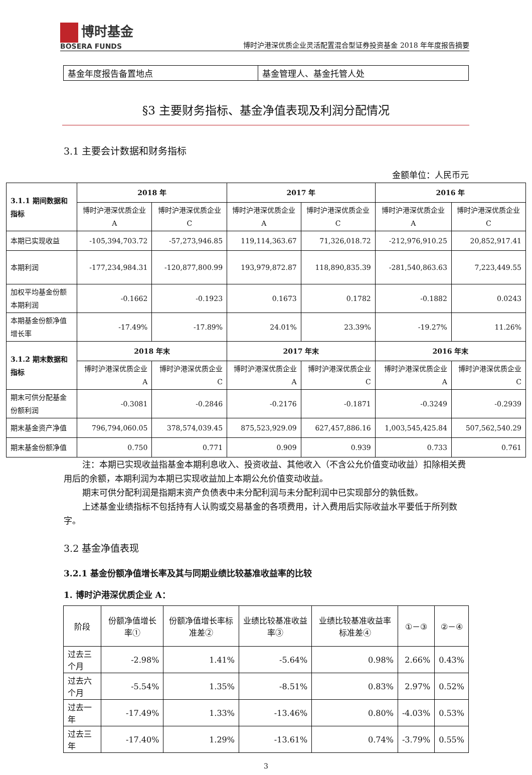博时基金
BOSERA FUNDS
博时沪港深优质企业灵活配置混合型证券投资基金 2018 年年度报告摘要
| 基金年度报告备置地点 | 基金管理人、基金托管人处 |
§3 主要财务指标、基金净值表现及利润分配情况
3.1 主要会计数据和财务指标
金额单位：人民币元
| 3.1.1 期间数据和指标 | 2018 年 | | 2017 年 | | 2016 年 | |
| | 博时沪港深优质企业 A | 博时沪港深优质企业 C | 博时沪港深优质企业 A | 博时沪港深优质企业 C | 博时沪港深优质企业 A | 博时沪港深优质企业 C |
| 本期已实现收益 | -105,394,703.72 | -57,273,946.85 | 119,114,363.67 | 71,326,018.72 | -212,976,910.25 | 20,852,917.41 |
| 本期利润 | -177,234,984.31 | -120,877,800.99 | 193,979,872.87 | 118,890,835.39 | -281,540,863.63 | 7,223,449.55 |
| 加权平均基金份额本期利润 | -0.1662 | -0.1923 | 0.1673 | 0.1782 | -0.1882 | 0.0243 |
| 本期基金份额净值增长率 | -17.49% | -17.89% | 24.01% | 23.39% | -19.27% | 11.26% |
| 3.1.2 期末数据和指标 | 2018 年末 | | 2017 年末 | | 2016 年末 | |
| | 博时沪港深优质企业 A | 博时沪港深优质企业 C | 博时沪港深优质企业 A | 博时沪港深优质企业 C | 博时沪港深优质企业 A | 博时沪港深优质企业 C |
| 期末可供分配基金份额利润 | -0.3081 | -0.2846 | -0.2176 | -0.1871 | -0.3249 | -0.2939 |
| 期末基金资产净值 | 796,794,060.05 | 378,574,039.45 | 875,523,929.09 | 627,457,886.16 | 1,003,545,425.84 | 507,562,540.29 |
| 期末基金份额净值 | 0.750 | 0.771 | 0.909 | 0.939 | 0.733 | 0.761 |
注：本期已实现收益指基金本期利息收入、投资收益、其他收入（不含公允价值变动收益）扣除相关费用后的余额，本期利润为本期已实现收益加上本期公允价值变动收益。
期末可供分配利润是指期末资产负债表中未分配利润与未分配利润中已实现部分的孰低数。
上述基金业绩指标不包括持有人认购或交易基金的各项费用，计入费用后实际收益水平要低于所列数字。
3.2 基金净值表现
3.2.1 基金份额净值增长率及其与同期业绩比较基准收益率的比较
1. 博时沪港深优质企业 A：
| 阶段 | 份额净值增长率① | 份额净值增长率标准差② | 业绩比较基准收益率③ | 业绩比较基准收益率标准差④ | ①－③ | ②－④ |
| 过去三个月 | -2.98% | 1.41% | -5.64% | 0.98% | 2.66% | 0.43% |
| 过去六个月 | -5.54% | 1.35% | -8.51% | 0.83% | 2.97% | 0.52% |
| 过去一年 | -17.49% | 1.33% | -13.46% | 0.80% | -4.03% | 0.53% |
| 过去三年 | -17.40% | 1.29% | -13.61% | 0.74% | -3.79% | 0.55% |
3